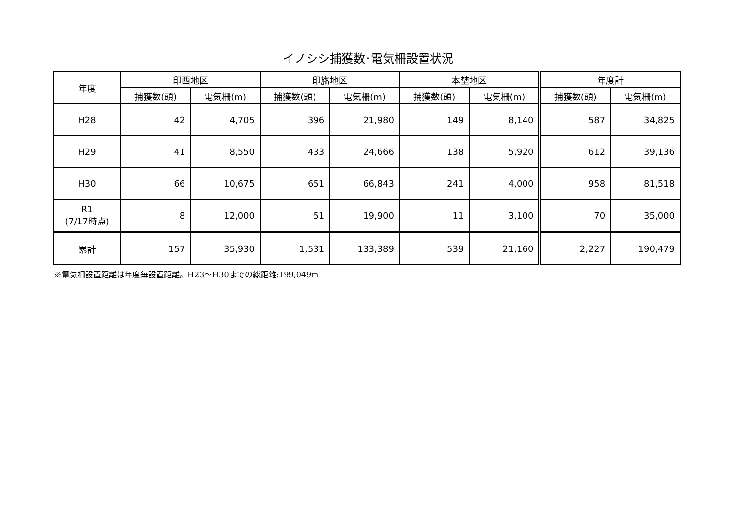イノシシ捕獲数･電気柵設置状況
| 年度 | 印西地区 | | 印旛地区 | | 本埜地区 | | 年度計 | |
| --- | --- | --- | --- | --- | --- | --- | --- | --- |
| | 捕獲数(頭) | 電気柵(m) | 捕獲数(頭) | 電気柵(m) | 捕獲数(頭) | 電気柵(m) | 捕獲数(頭) | 電気柵(m) |
| H28 | 42 | 4,705 | 396 | 21,980 | 149 | 8,140 | 587 | 34,825 |
| H29 | 41 | 8,550 | 433 | 24,666 | 138 | 5,920 | 612 | 39,136 |
| H30 | 66 | 10,675 | 651 | 66,843 | 241 | 4,000 | 958 | 81,518 |
| R1 (7/17時点) | 8 | 12,000 | 51 | 19,900 | 11 | 3,100 | 70 | 35,000 |
| 累計 | 157 | 35,930 | 1,531 | 133,389 | 539 | 21,160 | 2,227 | 190,479 |
※電気柵設置距離は年度毎設置距離。H23～H30までの総距離:199,049m